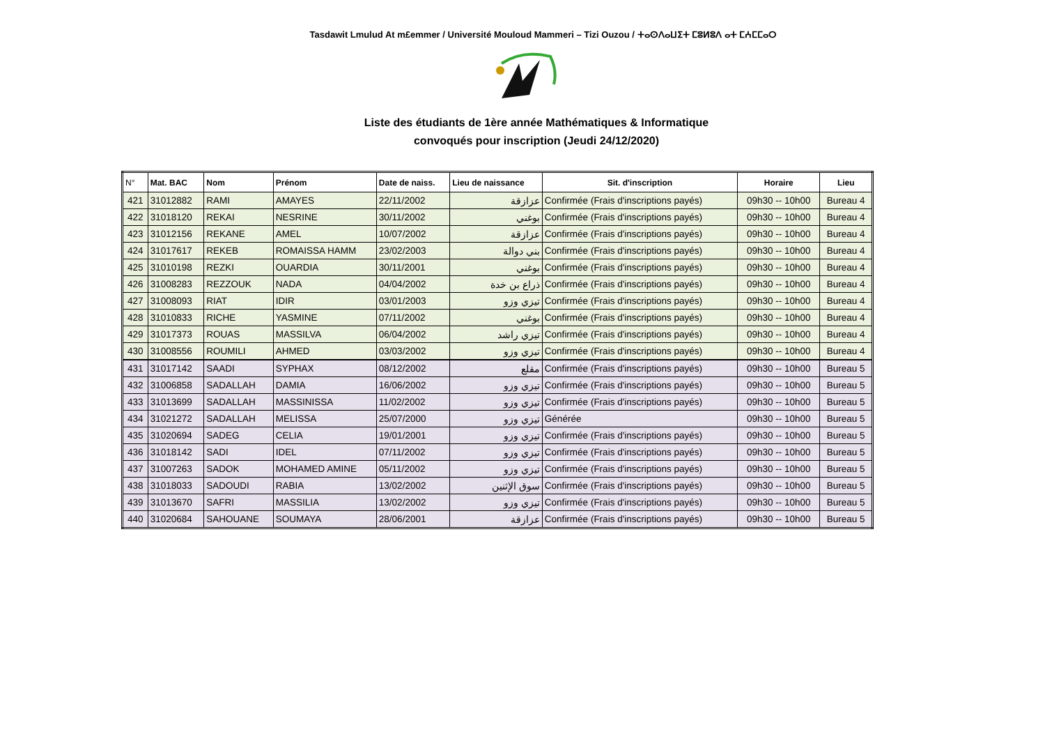Tasdawit Lmulud At m£emmer / Université Mouloud Mammeri – Tizi Ouzou / ⵜⴰⵙⴷⴰⵡⵉⵜ ⵎⵓⵍⵓⴷ ⴰⵜ ⵎⵄⵎⵎⴰⵔ
Liste des étudiants de 1ère année Mathématiques & Informatique
convoqués pour inscription (Jeudi 24/12/2020)
| N° | Mat. BAC | Nom | Prénom | Date de naiss. | Lieu de naissance | Sit. d'inscription | Horaire | Lieu |
| --- | --- | --- | --- | --- | --- | --- | --- | --- |
| 421 | 31012882 | RAMI | AMAYES | 22/11/2002 | عزازقة | Confirmée (Frais d'inscriptions payés) | 09h30 -- 10h00 | Bureau 4 |
| 422 | 31018120 | REKAI | NESRINE | 30/11/2002 | بوغني | Confirmée (Frais d'inscriptions payés) | 09h30 -- 10h00 | Bureau 4 |
| 423 | 31012156 | REKANE | AMEL | 10/07/2002 | عزازقة | Confirmée (Frais d'inscriptions payés) | 09h30 -- 10h00 | Bureau 4 |
| 424 | 31017617 | REKEB | ROMAISSA HAMM | 23/02/2003 | بني دوالة | Confirmée (Frais d'inscriptions payés) | 09h30 -- 10h00 | Bureau 4 |
| 425 | 31010198 | REZKI | OUARDIA | 30/11/2001 | بوغني | Confirmée (Frais d'inscriptions payés) | 09h30 -- 10h00 | Bureau 4 |
| 426 | 31008283 | REZZOUK | NADA | 04/04/2002 | ذراع بن خدة | Confirmée (Frais d'inscriptions payés) | 09h30 -- 10h00 | Bureau 4 |
| 427 | 31008093 | RIAT | IDIR | 03/01/2003 | تيزي وزو | Confirmée (Frais d'inscriptions payés) | 09h30 -- 10h00 | Bureau 4 |
| 428 | 31010833 | RICHE | YASMINE | 07/11/2002 | بوغني | Confirmée (Frais d'inscriptions payés) | 09h30 -- 10h00 | Bureau 4 |
| 429 | 31017373 | ROUAS | MASSILVA | 06/04/2002 | تيزي راشد | Confirmée (Frais d'inscriptions payés) | 09h30 -- 10h00 | Bureau 4 |
| 430 | 31008556 | ROUMILI | AHMED | 03/03/2002 | تيزي وزو | Confirmée (Frais d'inscriptions payés) | 09h30 -- 10h00 | Bureau 4 |
| 431 | 31017142 | SAADI | SYPHAX | 08/12/2002 | مقلع | Confirmée (Frais d'inscriptions payés) | 09h30 -- 10h00 | Bureau 5 |
| 432 | 31006858 | SADALLAH | DAMIA | 16/06/2002 | تيزي وزو | Confirmée (Frais d'inscriptions payés) | 09h30 -- 10h00 | Bureau 5 |
| 433 | 31013699 | SADALLAH | MASSINISSA | 11/02/2002 | تيزي وزو | Confirmée (Frais d'inscriptions payés) | 09h30 -- 10h00 | Bureau 5 |
| 434 | 31021272 | SADALLAH | MELISSA | 25/07/2000 | تيزي وزو | Générée | 09h30 -- 10h00 | Bureau 5 |
| 435 | 31020694 | SADEG | CELIA | 19/01/2001 | تيزي وزو | Confirmée (Frais d'inscriptions payés) | 09h30 -- 10h00 | Bureau 5 |
| 436 | 31018142 | SADI | IDEL | 07/11/2002 | تيزي وزو | Confirmée (Frais d'inscriptions payés) | 09h30 -- 10h00 | Bureau 5 |
| 437 | 31007263 | SADOK | MOHAMED AMINE | 05/11/2002 | تيزي وزو | Confirmée (Frais d'inscriptions payés) | 09h30 -- 10h00 | Bureau 5 |
| 438 | 31018033 | SADOUDI | RABIA | 13/02/2002 | سوق الإثنين | Confirmée (Frais d'inscriptions payés) | 09h30 -- 10h00 | Bureau 5 |
| 439 | 31013670 | SAFRI | MASSILIA | 13/02/2002 | تيزي وزو | Confirmée (Frais d'inscriptions payés) | 09h30 -- 10h00 | Bureau 5 |
| 440 | 31020684 | SAHOUANE | SOUMAYA | 28/06/2001 | عزازقة | Confirmée (Frais d'inscriptions payés) | 09h30 -- 10h00 | Bureau 5 |